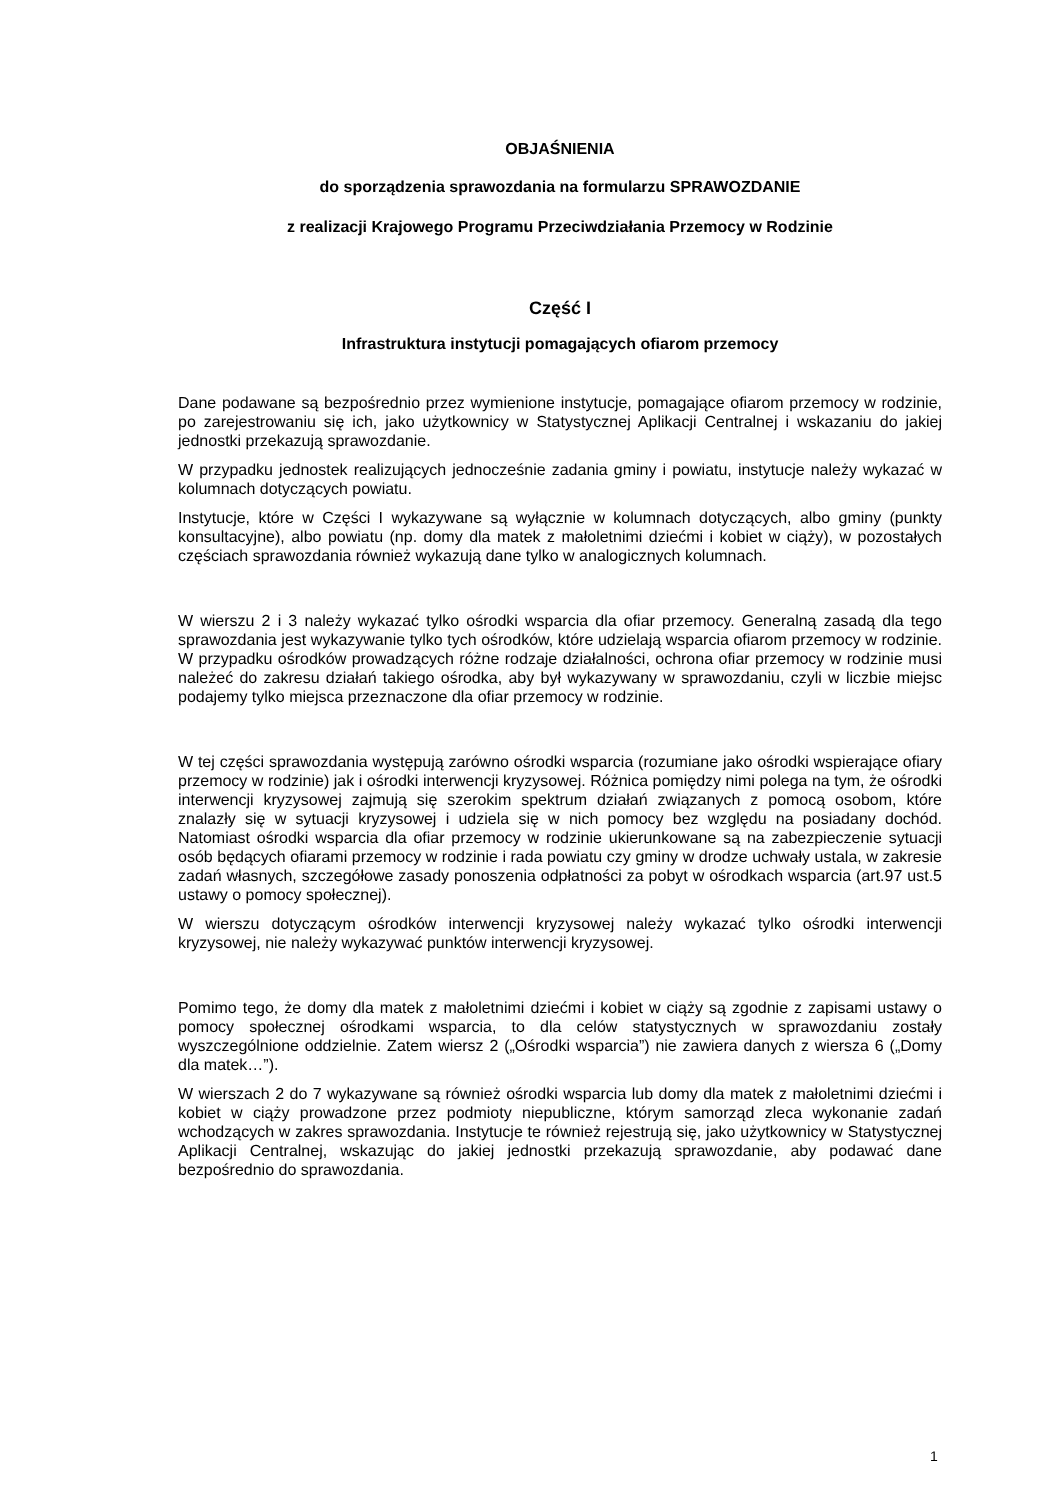OBJAŚNIENIA
do sporządzenia sprawozdania na formularzu SPRAWOZDANIE
z realizacji Krajowego Programu Przeciwdziałania Przemocy w Rodzinie
Część I
Infrastruktura instytucji pomagających ofiarom przemocy
Dane podawane są bezpośrednio przez wymienione instytucje, pomagające ofiarom przemocy w rodzinie, po zarejestrowaniu się ich, jako użytkownicy w Statystycznej Aplikacji Centralnej i wskazaniu do jakiej jednostki przekazują sprawozdanie.
W przypadku jednostek realizujących jednocześnie zadania gminy i powiatu, instytucje należy wykazać w kolumnach dotyczących powiatu.
Instytucje, które w Części I wykazywane są wyłącznie w kolumnach dotyczących, albo gminy (punkty konsultacyjne), albo powiatu (np. domy dla matek z małoletnimi dziećmi i kobiet w ciąży), w pozostałych częściach sprawozdania również wykazują dane tylko w analogicznych kolumnach.
W wierszu 2 i 3 należy wykazać tylko ośrodki wsparcia dla ofiar przemocy. Generalną zasadą dla tego sprawozdania jest wykazywanie tylko tych ośrodków, które udzielają wsparcia ofiarom przemocy w rodzinie. W przypadku ośrodków prowadzących różne rodzaje działalności, ochrona ofiar przemocy w rodzinie musi należeć do zakresu działań takiego ośrodka, aby był wykazywany w sprawozdaniu, czyli w liczbie miejsc podajemy tylko miejsca przeznaczone dla ofiar przemocy w rodzinie.
W tej części sprawozdania występują zarówno ośrodki wsparcia (rozumiane jako ośrodki wspierające ofiary przemocy w rodzinie) jak i ośrodki interwencji kryzysowej. Różnica pomiędzy nimi polega na tym, że ośrodki interwencji kryzysowej zajmują się szerokim spektrum działań związanych z pomocą osobom, które znalazły się w sytuacji kryzysowej i udziela się w nich pomocy bez względu na posiadany dochód. Natomiast ośrodki wsparcia dla ofiar przemocy w rodzinie ukierunkowane są na zabezpieczenie sytuacji osób będących ofiarami przemocy w rodzinie i rada powiatu czy gminy w drodze uchwały ustala, w zakresie zadań własnych, szczegółowe zasady ponoszenia odpłatności za pobyt w ośrodkach wsparcia (art.97 ust.5 ustawy o pomocy społecznej).
W wierszu dotyczącym ośrodków interwencji kryzysowej należy wykazać tylko ośrodki interwencji kryzysowej, nie należy wykazywać punktów interwencji kryzysowej.
Pomimo tego, że domy dla matek z małoletnimi dziećmi i kobiet w ciąży są zgodnie z zapisami ustawy o pomocy społecznej ośrodkami wsparcia, to dla celów statystycznych w sprawozdaniu zostały wyszczególnione oddzielnie. Zatem wiersz 2 („Ośrodki wsparcia”) nie zawiera danych z wiersza 6 („Domy dla matek…”).
W wierszach 2 do 7 wykazywane są również ośrodki wsparcia lub domy dla matek z małoletnimi dziećmi i kobiet w ciąży prowadzone przez podmioty niepubliczne, którym samorząd zleca wykonanie zadań wchodzących w zakres sprawozdania. Instytucje te również rejestrują się, jako użytkownicy w Statystycznej Aplikacji Centralnej, wskazując do jakiej jednostki przekazują sprawozdanie, aby podawać dane bezpośrednio do sprawozdania.
1